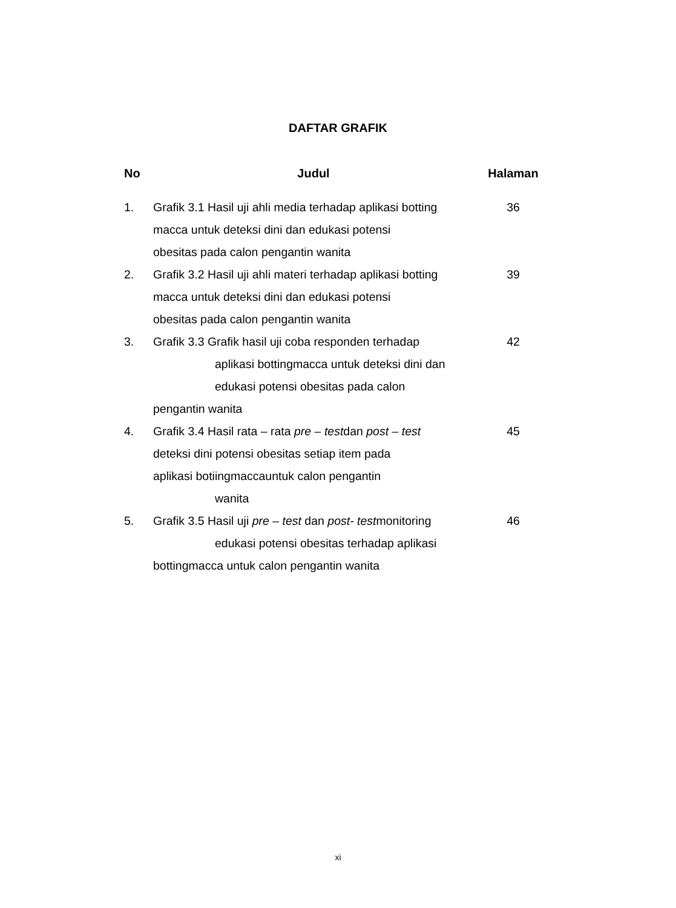DAFTAR GRAFIK
| No | Judul | Halaman |
| --- | --- | --- |
| 1. | Grafik 3.1 Hasil uji ahli media terhadap aplikasi botting macca untuk deteksi dini dan edukasi potensi obesitas pada calon pengantin wanita | 36 |
| 2. | Grafik 3.2 Hasil uji ahli materi terhadap aplikasi botting macca untuk deteksi dini dan edukasi potensi obesitas pada calon pengantin wanita | 39 |
| 3. | Grafik 3.3 Grafik hasil uji coba responden terhadap aplikasi bottingmacca untuk deteksi dini dan edukasi potensi obesitas pada calon pengantin wanita | 42 |
| 4. | Grafik 3.4 Hasil rata – rata pre – test dan post – test deteksi dini potensi obesitas setiap item pada aplikasi botiingmaccauntuk calon pengantin wanita | 45 |
| 5. | Grafik 3.5 Hasil uji pre – test dan post- test monitoring edukasi potensi obesitas terhadap aplikasi bottingmacca untuk calon pengantin wanita | 46 |
xi